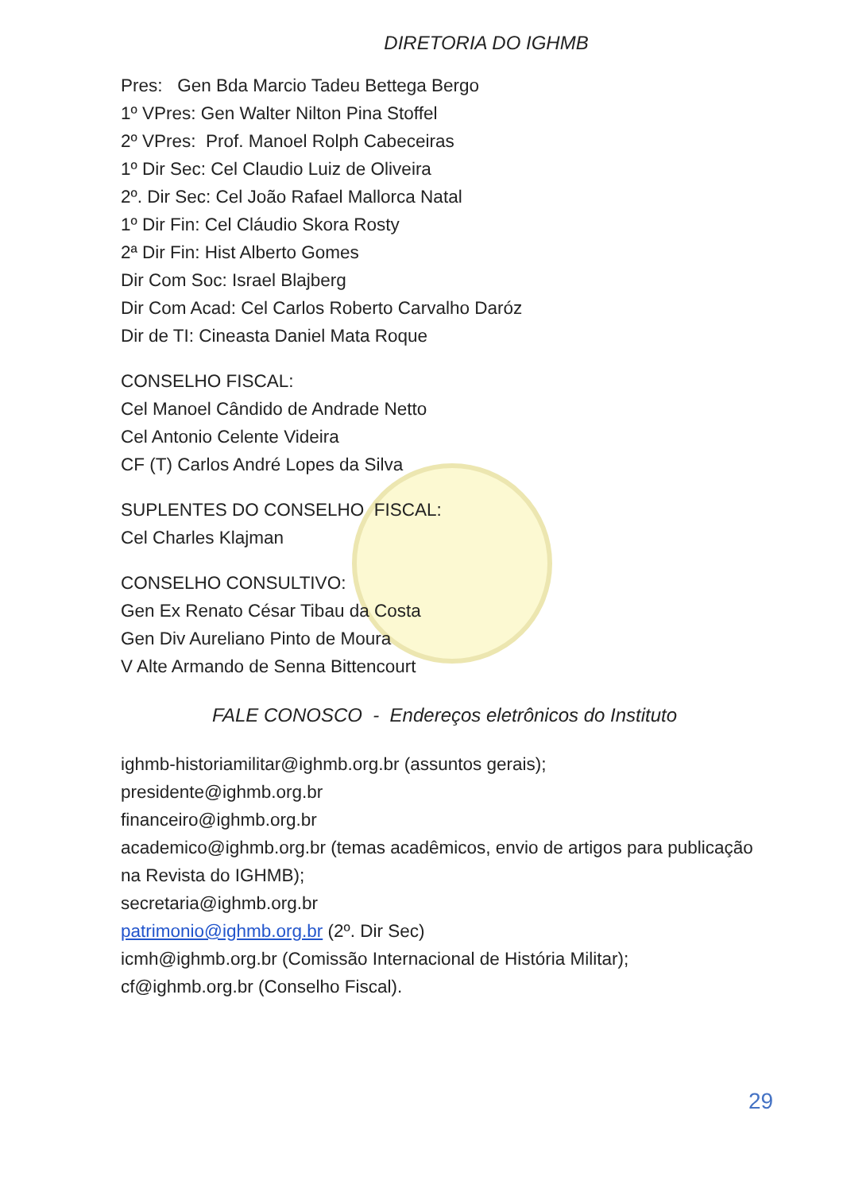DIRETORIA DO IGHMB
Pres: Gen Bda Marcio Tadeu Bettega Bergo
1º VPres: Gen Walter Nilton Pina Stoffel
2º VPres: Prof. Manoel Rolph Cabeceiras
1º Dir Sec: Cel Claudio Luiz de Oliveira
2º. Dir Sec: Cel João Rafael Mallorca Natal
1º Dir Fin: Cel Cláudio Skora Rosty
2ª Dir Fin: Hist Alberto Gomes
Dir Com Soc: Israel Blajberg
Dir Com Acad: Cel Carlos Roberto Carvalho Daróz
Dir de TI: Cineasta Daniel Mata Roque
CONSELHO FISCAL:
Cel Manoel Cândido de Andrade Netto
Cel Antonio Celente Videira
CF (T) Carlos André Lopes da Silva
SUPLENTES DO CONSELHO FISCAL:
Cel Charles Klajman
CONSELHO CONSULTIVO:
Gen Ex Renato César Tibau da Costa
Gen Div Aureliano Pinto de Moura
V Alte Armando de Senna Bittencourt
FALE CONOSCO - Endereços eletrônicos do Instituto
ighmb-historiamilitar@ighmb.org.br (assuntos gerais);
presidente@ighmb.org.br
financeiro@ighmb.org.br
academico@ighmb.org.br (temas acadêmicos, envio de artigos para publicação na Revista do IGHMB);
secretaria@ighmb.org.br
patrimonio@ighmb.org.br (2º. Dir Sec)
icmh@ighmb.org.br (Comissão Internacional de História Militar);
cf@ighmb.org.br (Conselho Fiscal).
29